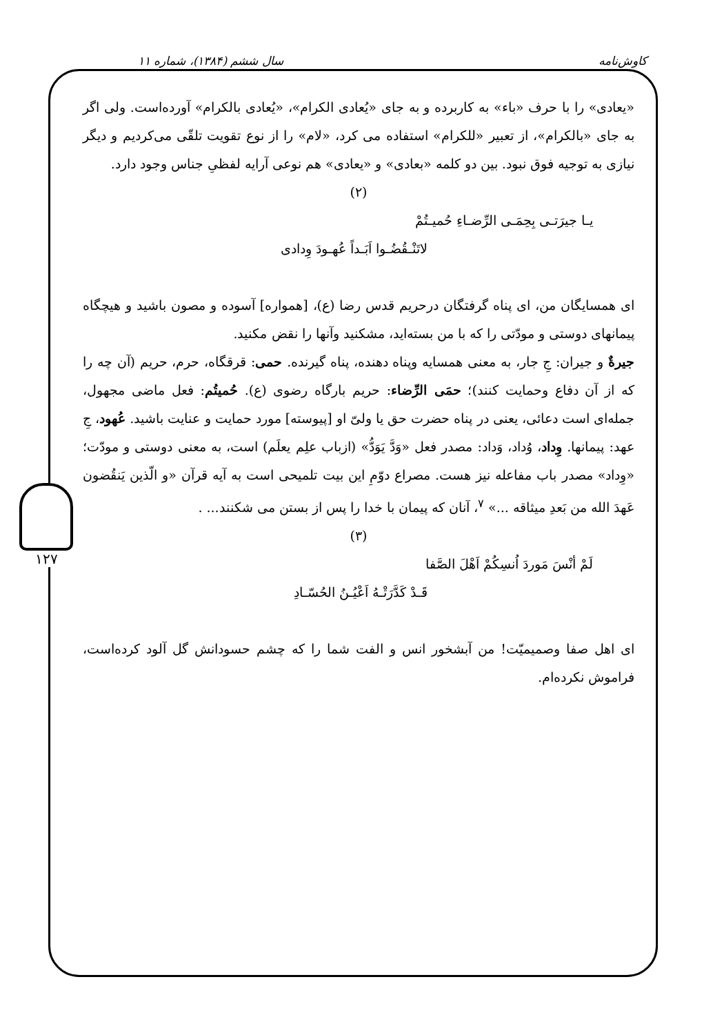کاوش‌نامه سال ششم (۱۳۸۴)، شماره ۱۱
۱۲۷
«یعادی» را با حرف «باء» به کاربرده و به جای «یُعادی الکرام»، «یُعادی بالکرام» آورده‌است. ولی اگر به جای «بالکرام»، از تعبیر «للکرام» استفاده می کرد، «لام» را از نوع تقویت تلقّی می‌کردیم و دیگر نیازی به توجیه فوق نبود. بین دو کلمه «بعادی» و «یعادی» هم نوعی آرایه لفظیِ جناس وجود دارد.
(۲)
یـا جیرَتـی بِحِمَـی الرِّضـاءِ حُمیـتُمْ
لاتَنْـقُضُـوا اَبَـداً عُهـودَ وِدادی
ای همسایگان من، ای پناه گرفتگان درحریم قدس رضا (ع)، [همواره] آسوده و مصون باشید و هیچگاه پیمانهای دوستی و مودّتی را که با من بسته‌اید، مشکنید وآنها را نقض مکنید.
جیرةٌ و جیران: جِ جار، به معنی همسایه وپناه دهنده، پناه گیرنده. حمی: قرقگاه، حرم، حریم (آن چه را که از آن دفاع وحمایت کنند)؛ حمَی الرِّضاء: حریم بارگاه رضوی (ع). حُمیتُم: فعل ماضی مجهول، جمله‌ای است دعائی، یعنی در پناه حضرت حق یا ولیّ او [پیوسته] مورد حمایت و عنایت باشید. عُهود، جِ عهد: پیمانها. وِداد، وُداد، وَداد: مصدر فعل «وَدَّ یَوَدُّ» (ازباب علِم یعلَم) است، به معنی دوستی و مودّت؛ «وِداد» مصدر باب مفاعله نیز هست. مصراع دوّمِ این بیت تلمیحی است به آیه قرآن «و الّذین یَنقُضون عَهدَ الله من بَعدِ میثاقه ...» <sup>۷</sup>، آنان که پیمان با خدا را پس از بستن می شکنند... .
(۳)
لَمْ أنْسَ مَوردَ اُنسِکُمْ اَهْلَ الصَّفا
قَـدْ کَدَّرَتْـهُ اَعْیُـنُ الحُسّـادِ
ای اهل صفا وصمیمیّت! من آبشخور انس و الفت شما را که چشم حسودانش گل آلود کرده‌است، فراموش نکرده‌ام.